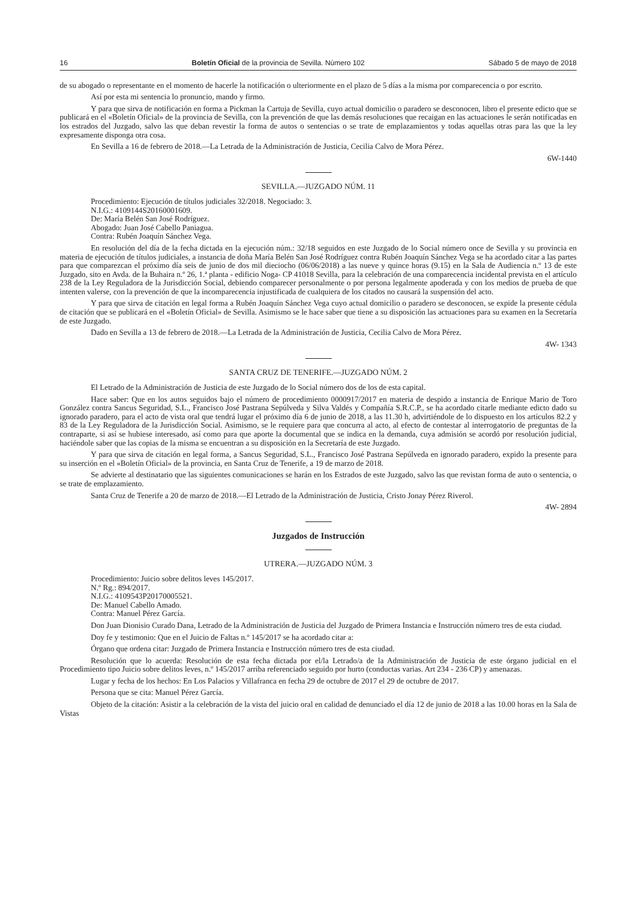16 Boletín Oficial de la provincia de Sevilla. Número 102 Sábado 5 de mayo de 2018
de su abogado o representante en el momento de hacerle la notificación o ulteriormente en el plazo de 5 días a la misma por comparecencia o por escrito.
Así por esta mi sentencia lo pronuncio, mando y firmo.
Y para que sirva de notificación en forma a Pickman la Cartuja de Sevilla, cuyo actual domicilio o paradero se desconocen, libro el presente edicto que se publicará en el «Boletín Oficial» de la provincia de Sevilla, con la prevención de que las demás resoluciones que recaigan en las actuaciones le serán notificadas en los estrados del Juzgado, salvo las que deban revestir la forma de autos o sentencias o se trate de emplazamientos y todas aquellas otras para las que la ley expresamente disponga otra cosa.
En Sevilla a 16 de febrero de 2018.—La Letrada de la Administración de Justicia, Cecilia Calvo de Mora Pérez.
6W-1440
SEVILLA.—JUZGADO NÚM. 11
Procedimiento: Ejecución de títulos judiciales 32/2018. Negociado: 3.
N.I.G.: 4109144S20160001609.
De: María Belén San José Rodríguez.
Abogado: Juan José Cabello Paniagua.
Contra: Rubén Joaquín Sánchez Vega.
En resolución del día de la fecha dictada en la ejecución núm.: 32/18 seguidos en este Juzgado de lo Social número once de Sevilla y su provincia en materia de ejecución de títulos judiciales, a instancia de doña María Belén San José Rodríguez contra Rubén Joaquín Sánchez Vega se ha acordado citar a las partes para que comparezcan el próximo día seis de junio de dos mil dieciocho (06/06/2018) a las nueve y quince horas (9.15) en la Sala de Audiencia n.º 13 de este Juzgado, sito en Avda. de la Buhaira n.º 26, 1.ª planta - edificio Noga- CP 41018 Sevilla, para la celebración de una comparecencia incidental prevista en el artículo 238 de la Ley Reguladora de la Jurisdicción Social, debiendo comparecer personalmente o por persona legalmente apoderada y con los medios de prueba de que intenten valerse, con la prevención de que la incomparecencia injustificada de cualquiera de los citados no causará la suspensión del acto.
Y para que sirva de citación en legal forma a Rubén Joaquín Sánchez Vega cuyo actual domicilio o paradero se desconocen, se expide la presente cédula de citación que se publicará en el «Boletín Oficial» de Sevilla. Asimismo se le hace saber que tiene a su disposición las actuaciones para su examen en la Secretaría de este Juzgado.
Dado en Sevilla a 13 de febrero de 2018.—La Letrada de la Administración de Justicia, Cecilia Calvo de Mora Pérez.
4W- 1343
SANTA CRUZ DE TENERIFE.—JUZGADO NÚM. 2
El Letrado de la Administración de Justicia de este Juzgado de lo Social número dos de los de esta capital.
Hace saber: Que en los autos seguidos bajo el número de procedimiento 0000917/2017 en materia de despido a instancia de Enrique Mario de Toro González contra Sancus Seguridad, S.L., Francisco José Pastrana Sepúlveda y Silva Valdés y Compañía S.R.C.P., se ha acordado citarle mediante edicto dado su ignorado paradero, para el acto de vista oral que tendrá lugar el próximo día 6 de junio de 2018, a las 11.30 h, advirtiéndole de lo dispuesto en los artículos 82.2 y 83 de la Ley Reguladora de la Jurisdicción Social. Asimismo, se le requiere para que concurra al acto, al efecto de contestar al interrogatorio de preguntas de la contraparte, si así se hubiese interesado, así como para que aporte la documental que se indica en la demanda, cuya admisión se acordó por resolución judicial, haciéndole saber que las copias de la misma se encuentran a su disposición en la Secretaría de este Juzgado.
Y para que sirva de citación en legal forma, a Sancus Seguridad, S.L., Francisco José Pastrana Sepúlveda en ignorado paradero, expido la presente para su inserción en el «Boletín Oficial» de la provincia, en Santa Cruz de Tenerife, a 19 de marzo de 2018.
Se advierte al destinatario que las siguientes comunicaciones se harán en los Estrados de este Juzgado, salvo las que revistan forma de auto o sentencia, o se trate de emplazamiento.
Santa Cruz de Tenerife a 20 de marzo de 2018.—El Letrado de la Administración de Justicia, Cristo Jonay Pérez Riverol.
4W- 2894
Juzgados de Instrucción
UTRERA.—JUZGADO NÚM. 3
Procedimiento: Juicio sobre delitos leves 145/2017.
N.º Rg.: 894/2017.
N.I.G.: 4109543P20170005521.
De: Manuel Cabello Amado.
Contra: Manuel Pérez García.
Don Juan Dionisio Curado Dana, Letrado de la Administración de Justicia del Juzgado de Primera Instancia e Instrucción número tres de esta ciudad.
Doy fe y testimonio: Que en el Juicio de Faltas n.º 145/2017 se ha acordado citar a:
Órgano que ordena citar: Juzgado de Primera Instancia e Instrucción número tres de esta ciudad.
Resolución que lo acuerda: Resolución de esta fecha dictada por el/la Letrado/a de la Administración de Justicia de este órgano judicial en el Procedimiento tipo Juicio sobre delitos leves, n.º 145/2017 arriba referenciado seguido por hurto (conductas varias. Art 234 - 236 CP) y amenazas.
Lugar y fecha de los hechos: En Los Palacios y Villafranca en fecha 29 de octubre de 2017 el 29 de octubre de 2017.
Persona que se cita: Manuel Pérez García.
Objeto de la citación: Asistir a la celebración de la vista del juicio oral en calidad de denunciado el día 12 de junio de 2018 a las 10.00 horas en la Sala de Vistas